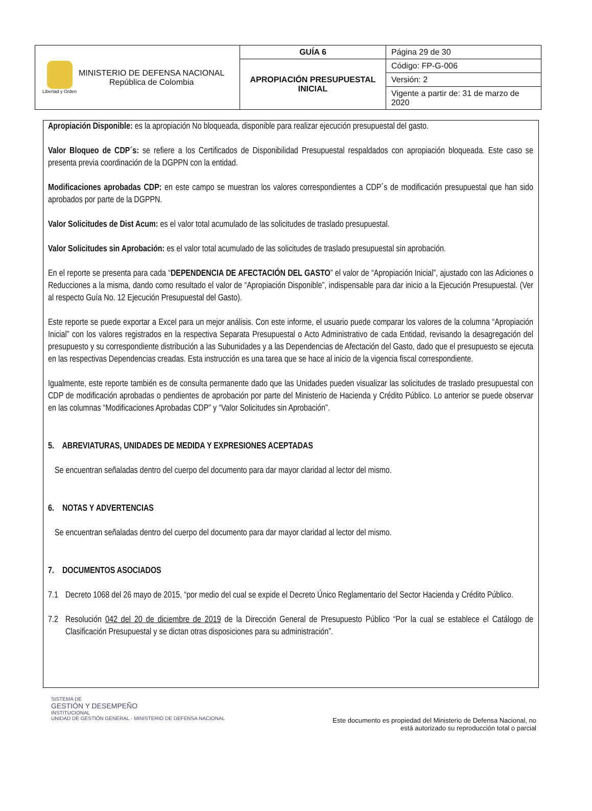| Libertad y Orden MINISTERIO DE DEFENSA NACIONAL República de Colombia | GUÍA 6 | Página 29 de 30 |
| | APROPIACIÓN PRESUPUESTAL INICIAL | Código: FP-G-006 |
| | | Versión: 2 |
| | | Vigente a partir de: 31 de marzo de 2020 |
Apropiación Disponible: es la apropiación No bloqueada, disponible para realizar ejecución presupuestal del gasto.
Valor Bloqueo de CDP´s: se refiere a los Certificados de Disponibilidad Presupuestal respaldados con apropiación bloqueada. Este caso se presenta previa coordinación de la DGPPN con la entidad.
Modificaciones aprobadas CDP: en este campo se muestran los valores correspondientes a CDP´s de modificación presupuestal que han sido aprobados por parte de la DGPPN.
Valor Solicitudes de Dist Acum: es el valor total acumulado de las solicitudes de traslado presupuestal.
Valor Solicitudes sin Aprobación: es el valor total acumulado de las solicitudes de traslado presupuestal sin aprobación.
En el reporte se presenta para cada “DEPENDENCIA DE AFECTACIÓN DEL GASTO” el valor de “Apropiación Inicial”, ajustado con las Adiciones o Reducciones a la misma, dando como resultado el valor de “Apropiación Disponible”, indispensable para dar inicio a la Ejecución Presupuestal. (Ver al respecto Guía No. 12 Ejecución Presupuestal del Gasto).
Este reporte se puede exportar a Excel para un mejor análisis. Con este informe, el usuario puede comparar los valores de la columna “Apropiación Inicial” con los valores registrados en la respectiva Separata Presupuestal o Acto Administrativo de cada Entidad, revisando la desagregación del presupuesto y su correspondiente distribución a las Subunidades y a las Dependencias de Afectación del Gasto, dado que el presupuesto se ejecuta en las respectivas Dependencias creadas. Esta instrucción es una tarea que se hace al inicio de la vigencia fiscal correspondiente.
Igualmente, este reporte también es de consulta permanente dado que las Unidades pueden visualizar las solicitudes de traslado presupuestal con CDP de modificación aprobadas o pendientes de aprobación por parte del Ministerio de Hacienda y Crédito Público. Lo anterior se puede observar en las columnas “Modificaciones Aprobadas CDP” y “Valor Solicitudes sin Aprobación”.
5. ABREVIATURAS, UNIDADES DE MEDIDA Y EXPRESIONES ACEPTADAS
Se encuentran señaladas dentro del cuerpo del documento para dar mayor claridad al lector del mismo.
6. NOTAS Y ADVERTENCIAS
Se encuentran señaladas dentro del cuerpo del documento para dar mayor claridad al lector del mismo.
7. DOCUMENTOS ASOCIADOS
7.1 Decreto 1068 del 26 mayo de 2015, “por medio del cual se expide el Decreto Único Reglamentario del Sector Hacienda y Crédito Público.
7.2 Resolución 042 del 20 de diciembre de 2019 de la Dirección General de Presupuesto Público “Por la cual se establece el Catálogo de Clasificación Presupuestal y se dictan otras disposiciones para su administración”.
SISTEMA DE
GESTIÓN Y DESEMPEÑO
INSTITUCIONAL
UNIDAD DE GESTIÓN GENERAL - MINISTERIO DE DEFENSA NACIONAL
Este documento es propiedad del Ministerio de Defensa Nacional, no
está autorizado su reproducción total o parcial